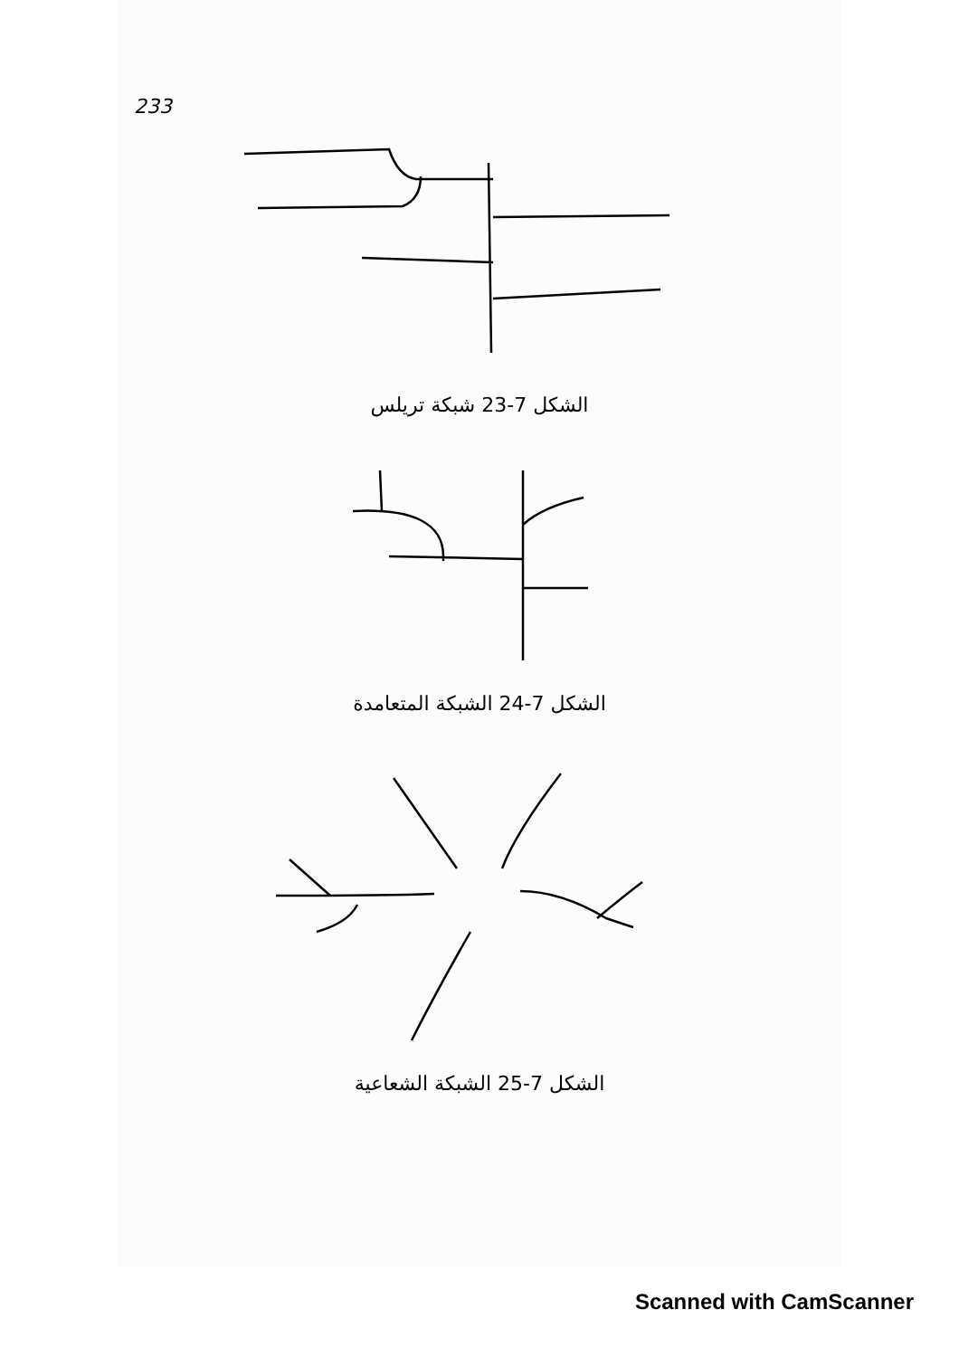233
الشكل 7-23 شبكة تريلس
الشكل 7-24 الشبكة المتعامدة
الشكل 7-25 الشبكة الشعاعية
Scanned with CamScanner